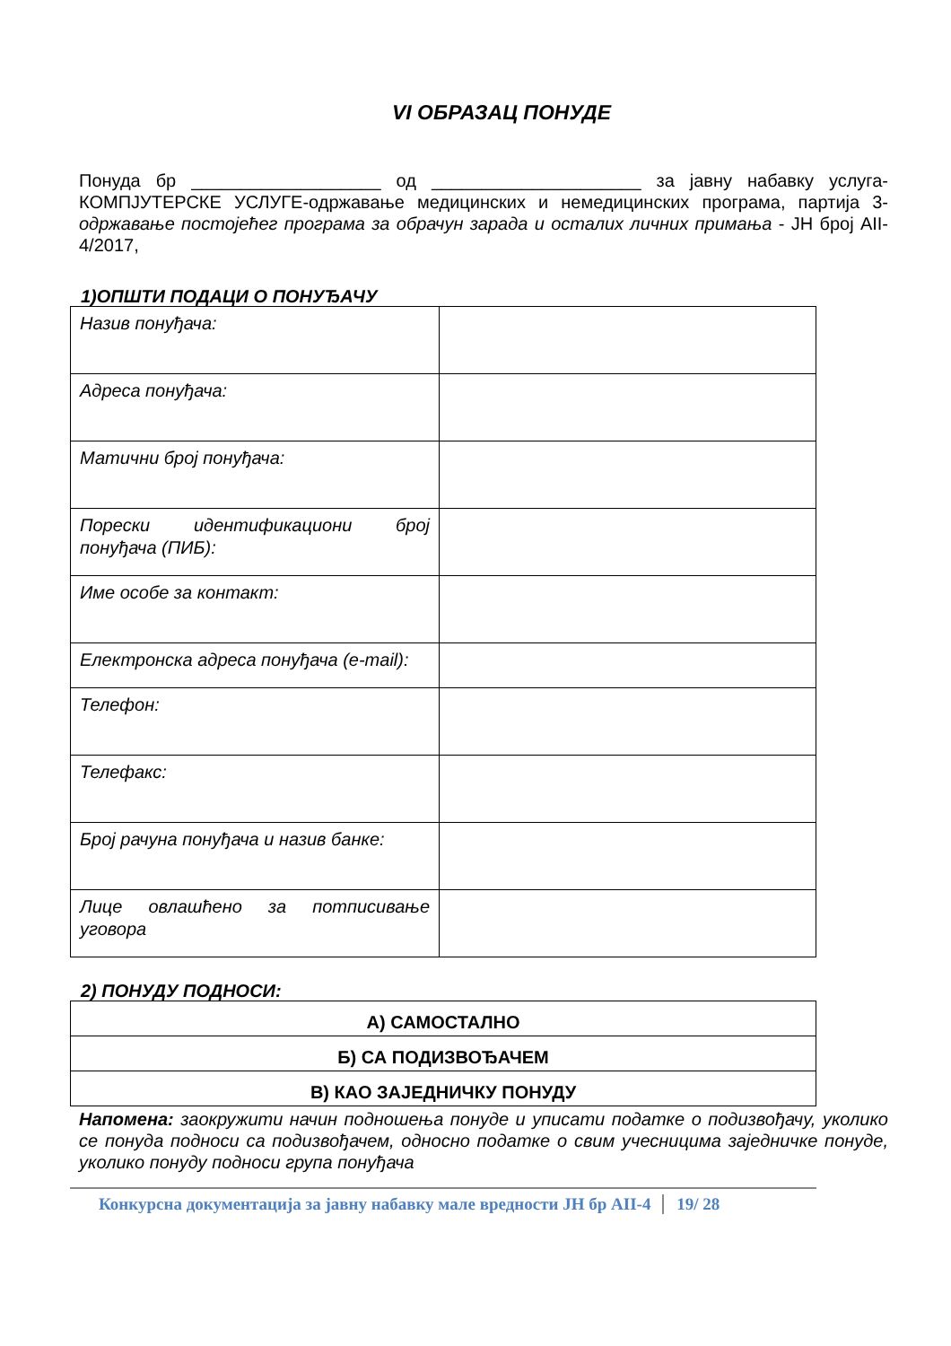VI ОБРАЗАЦ ПОНУДЕ
Понуда бр ___________________ од _____________________ за јавну набавку услуга-КОМПЈУТЕРСКЕ УСЛУГЕ-одржавање медицинских и немедицинских програма, партија 3- одржавање постојећег програма за обрачун зарада и осталих личних примања - ЈН број AII-4/2017,
1)ОПШТИ ПОДАЦИ О ПОНУЂАЧУ
| Назив понуђача: | |
| Адреса понуђача: | |
| Матични број понуђача: | |
| Порески идентификациони број понуђача (ПИБ): | |
| Име особе за контакт: | |
| Електронска адреса понуђача (e-mail): | |
| Телефон: | |
| Телефакс: | |
| Број рачуна понуђача и назив банке: | |
| Лице овлашћено за потписивање уговора | |
2) ПОНУДУ ПОДНОСИ:
| А) САМОСТАЛНО |
| Б) СА ПОДИЗВОЂАЧЕМ |
| В) КАО ЗАЈЕДНИЧКУ ПОНУДУ |
Напомена: заокружити начин подношења понуде и уписати податке о подизвођачу, уколико се понуда подноси са подизвођачем, односно податке о свим учесницима заједничке понуде, уколико понуду подноси група понуђача
Конкурсна документација за јавну набавку мале вредности ЈН бр AII-4 19/ 28